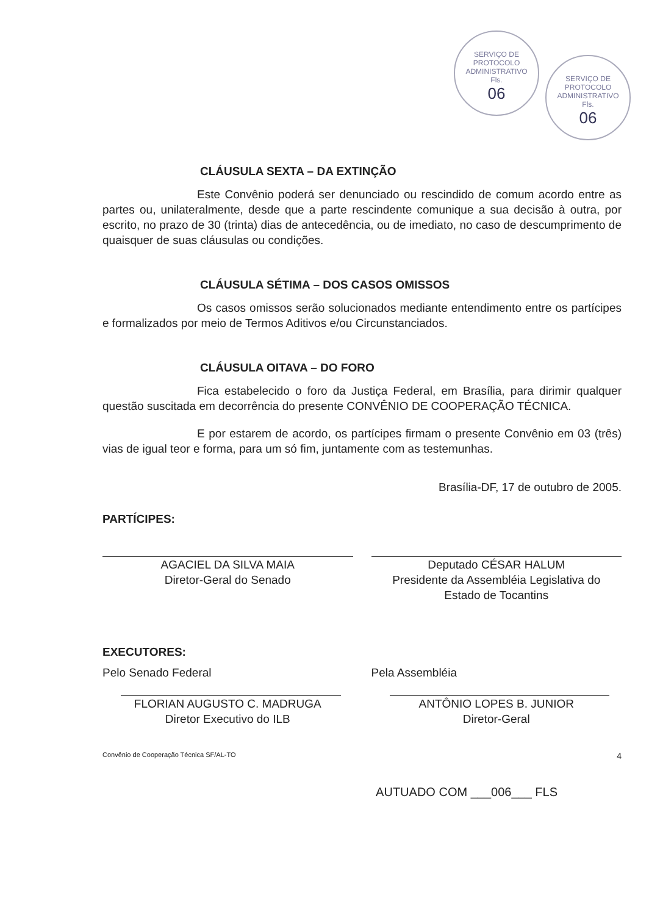SERVIÇO DE PROTOCOLO ADMINISTRATIVO
Fls.
06
SERVIÇO DE PROTOCOLO ADMINISTRATIVO
Fls.
06
CLÁUSULA SEXTA – DA EXTINÇÃO
Este Convênio poderá ser denunciado ou rescindido de comum acordo entre as partes ou, unilateralmente, desde que a parte rescindente comunique a sua decisão à outra, por escrito, no prazo de 30 (trinta) dias de antecedência, ou de imediato, no caso de descumprimento de quaisquer de suas cláusulas ou condições.
CLÁUSULA SÉTIMA – DOS CASOS OMISSOS
Os casos omissos serão solucionados mediante entendimento entre os partícipes e formalizados por meio de Termos Aditivos e/ou Circunstanciados.
CLÁUSULA OITAVA – DO FORO
Fica estabelecido o foro da Justiça Federal, em Brasília, para dirimir qualquer questão suscitada em decorrência do presente CONVÊNIO DE COOPERAÇÃO TÉCNICA.
E por estarem de acordo, os partícipes firmam o presente Convênio em 03 (três) vias de igual teor e forma, para um só fim, juntamente com as testemunhas.
Brasília-DF, 17 de outubro de 2005.
PARTÍCIPES:
AGACIEL DA SILVA MAIA
Diretor-Geral do Senado
Deputado CÉSAR HALUM
Presidente da Assembléia Legislativa do
Estado de Tocantins
EXECUTORES:
Pelo Senado Federal
FLORIAN AUGUSTO C. MADRUGA
Diretor Executivo do ILB
Pela Assembléia
ANTÔNIO LOPES B. JUNIOR
Diretor-Geral
Convênio de Cooperação Técnica SF/AL-TO 4
AUTUADO COM ___006___ FLS